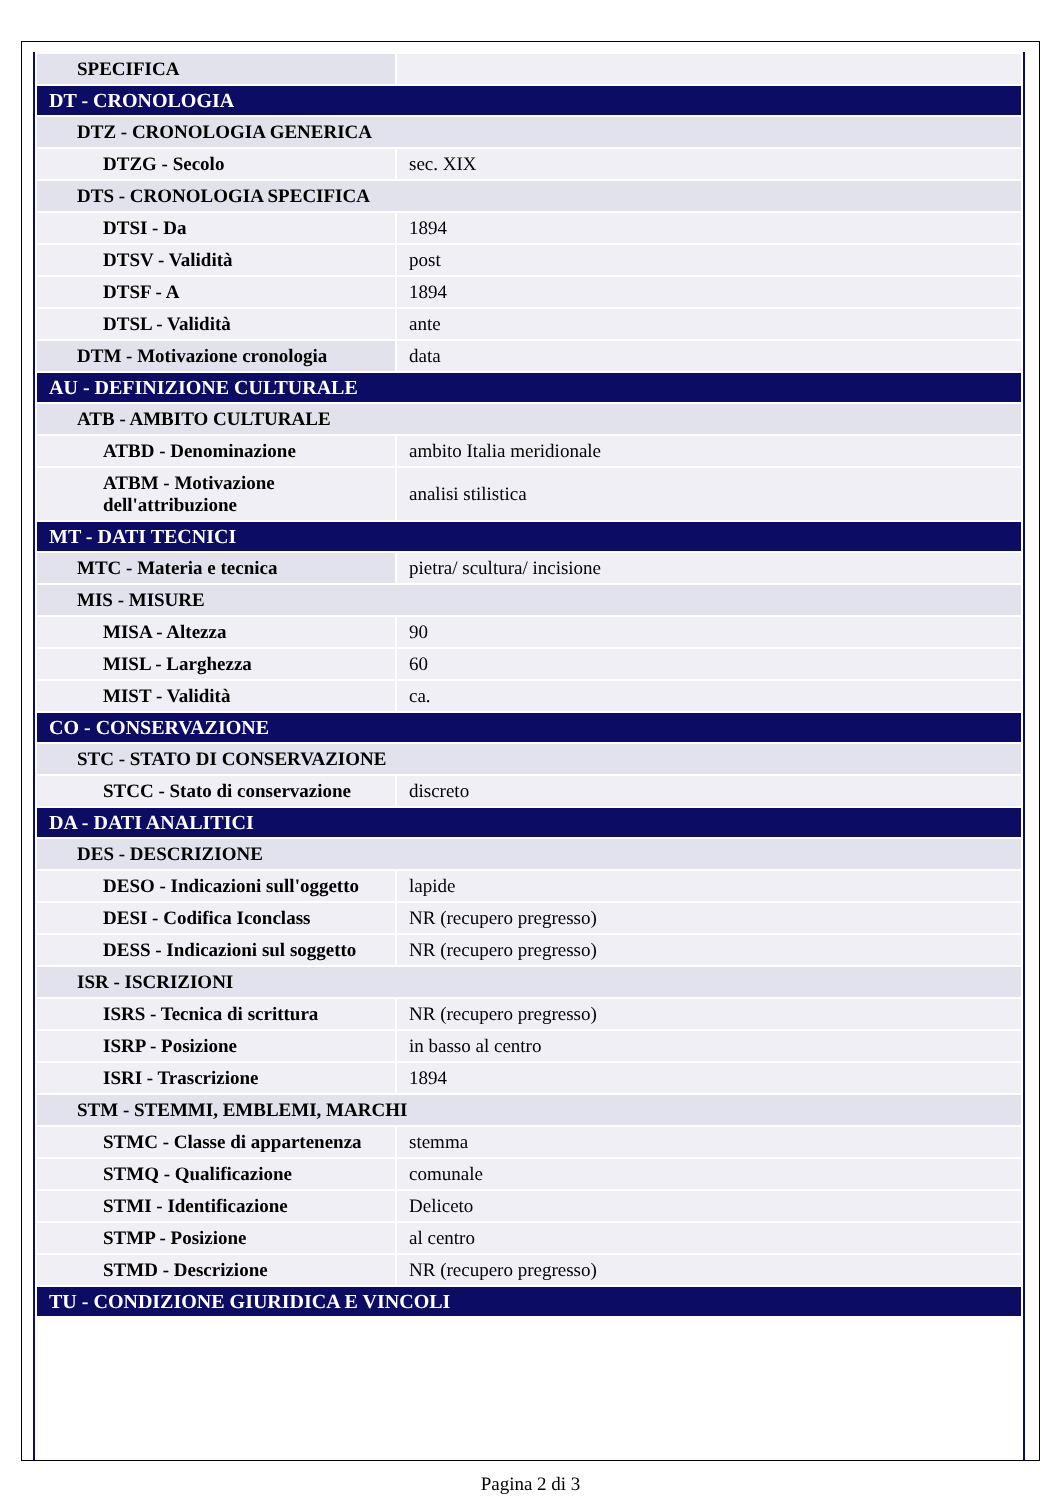| SPECIFICA | |
| DT - CRONOLOGIA | |
| DTZ - CRONOLOGIA GENERICA | |
| DTZG - Secolo | sec. XIX |
| DTS - CRONOLOGIA SPECIFICA | |
| DTSI - Da | 1894 |
| DTSV - Validità | post |
| DTSF - A | 1894 |
| DTSL - Validità | ante |
| DTM - Motivazione cronologia | data |
| AU - DEFINIZIONE CULTURALE | |
| ATB - AMBITO CULTURALE | |
| ATBD - Denominazione | ambito Italia meridionale |
| ATBM - Motivazione dell'attribuzione | analisi stilistica |
| MT - DATI TECNICI | |
| MTC - Materia e tecnica | pietra/ scultura/ incisione |
| MIS - MISURE | |
| MISA - Altezza | 90 |
| MISL - Larghezza | 60 |
| MIST - Validità | ca. |
| CO - CONSERVAZIONE | |
| STC - STATO DI CONSERVAZIONE | |
| STCC - Stato di conservazione | discreto |
| DA - DATI ANALITICI | |
| DES - DESCRIZIONE | |
| DESO - Indicazioni sull'oggetto | lapide |
| DESI - Codifica Iconclass | NR (recupero pregresso) |
| DESS - Indicazioni sul soggetto | NR (recupero pregresso) |
| ISR - ISCRIZIONI | |
| ISRS - Tecnica di scrittura | NR (recupero pregresso) |
| ISRP - Posizione | in basso al centro |
| ISRI - Trascrizione | 1894 |
| STM - STEMMI, EMBLEMI, MARCHI | |
| STMC - Classe di appartenenza | stemma |
| STMQ - Qualificazione | comunale |
| STMI - Identificazione | Deliceto |
| STMP - Posizione | al centro |
| STMD - Descrizione | NR (recupero pregresso) |
| TU - CONDIZIONE GIURIDICA E VINCOLI | |
Pagina 2 di 3